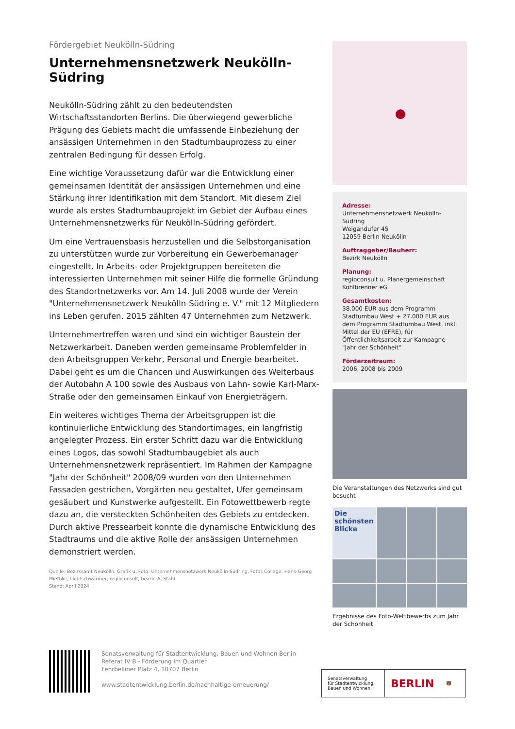Fördergebiet Neukölln-Südring
Unternehmensnetzwerk Neukölln-Südring
Neukölln-Südring zählt zu den bedeutendsten Wirtschaftsstandorten Berlins. Die überwiegend gewerbliche Prägung des Gebiets macht die umfassende Einbeziehung der ansässigen Unternehmen in den Stadtumbauprozess zu einer zentralen Bedingung für dessen Erfolg.
Eine wichtige Voraussetzung dafür war die Entwicklung einer gemeinsamen Identität der ansässigen Unternehmen und eine Stärkung ihrer Identifikation mit dem Standort. Mit diesem Ziel wurde als erstes Stadtumbauprojekt im Gebiet der Aufbau eines Unternehmensnetzwerks für Neukölln-Südring gefördert.
Um eine Vertrauensbasis herzustellen und die Selbstorganisation zu unterstützen wurde zur Vorbereitung ein Gewerbemanager eingestellt. In Arbeits- oder Projektgruppen bereiteten die interessierten Unternehmen mit seiner Hilfe die formelle Gründung des Standortnetzwerks vor. Am 14. Juli 2008 wurde der Verein "Unternehmensnetzwerk Neukölln-Südring e. V." mit 12 Mitgliedern ins Leben gerufen. 2015 zählten 47 Unternehmen zum Netzwerk.
Unternehmertreffen waren und sind ein wichtiger Baustein der Netzwerkarbeit. Daneben werden gemeinsame Problemfelder in den Arbeitsgruppen Verkehr, Personal und Energie bearbeitet. Dabei geht es um die Chancen und Auswirkungen des Weiterbaus der Autobahn A 100 sowie des Ausbaus von Lahn- sowie Karl-Marx-Straße oder den gemeinsamen Einkauf von Energieträgern.
Ein weiteres wichtiges Thema der Arbeitsgruppen ist die kontinuierliche Entwicklung des Standortimages, ein langfristig angelegter Prozess. Ein erster Schritt dazu war die Entwicklung eines Logos, das sowohl Stadtumbaugebiet als auch Unternehmensnetzwerk repräsentiert. Im Rahmen der Kampagne "Jahr der Schönheit" 2008/09 wurden von den Unternehmen Fassaden gestrichen, Vorgärten neu gestaltet, Ufer gemeinsam gesäubert und Kunstwerke aufgestellt. Ein Fotowettbewerb regte dazu an, die versteckten Schönheiten des Gebiets zu entdecken. Durch aktive Pressearbeit konnte die dynamische Entwicklung des Stadtraums und die aktive Rolle der ansässigen Unternehmen demonstriert werden.
Quelle: Bezirksamt Neukölln, Grafik u. Foto: Unternehmensnetzwerk Neukölln-Südring, Fotos Collage: Hans-Georg Miethke, Lichtschwärmer, regioconsult, bearb. A. Stahl
Stand: April 2024
Adresse:
Unternehmensnetzwerk Neukölln-Südring
Weigandufer 45
12059 Berlin Neukölln
Auftraggeber/Bauherr:
Bezirk Neukölln
Planung:
regioconsult u. Planergemeinschaft Kohlbrenner eG
Gesamtkosten:
38.000 EUR aus dem Programm Stadtumbau West + 27.000 EUR aus dem Programm Stadtumbau West, inkl. Mittel der EU (EFRE), für Öffentlichkeitsarbeit zur Kampagne "Jahr der Schönheit"
Förderzeitraum:
2006, 2008 bis 2009
Die Veranstaltungen des Netzwerks sind gut besucht
Die schönsten Blicke
Ergebnisse des Foto-Wettbewerbs zum Jahr der Schönheit
Senatsverwaltung für Stadtentwicklung, Bauen und Wohnen Berlin
Referat IV B - Förderung im Quartier
Fehrbelliner Platz 4, 10707 Berlin
www.stadtentwicklung.berlin.de/nachhaltige-erneuerung/
Senatsverwaltung
für Stadtentwicklung,
Bauen und Wohnen
BERLIN
🐻